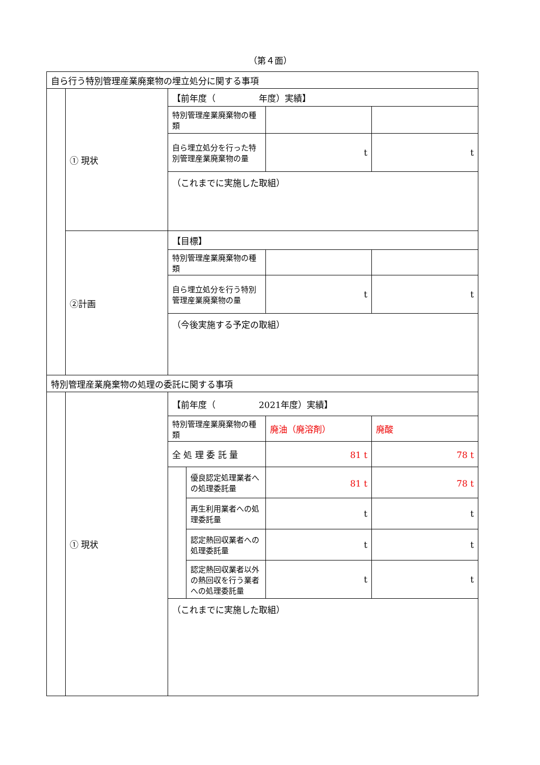（第４面）
| 自ら行う特別管理産業廃棄物の埋立処分に関する事項 | | | | | |
| | ① 現状 | 【前年度（ 年度）実績】 | | | |
| | | 特別管理産業廃棄物の種類 | | | |
| | | 自ら埋立処分を行った特別管理産業廃棄物の量 | | t | t |
| | | （これまでに実施した取組） | | | |
| | ②計画 | 【目標】 | | | |
| | | 特別管理産業廃棄物の種類 | | | |
| | | 自ら埋立処分を行う特別管理産業廃棄物の量 | | t | t |
| | | （今後実施する予定の取組） | | | |
| 特別管理産業廃棄物の処理の委託に関する事項 | | | | | |
| | ① 現状 | 【前年度（ 2021年度）実績】 | | | |
| | | 特別管理産業廃棄物の種類 | | 廃油（廃溶剤） | 廃酸 |
| | | 全 処 理 委 託 量 | | 81 t | 78 t |
| | | | 優良認定処理業者への処理委託量 | 81 t | 78 t |
| | | | 再生利用業者への処理委託量 | t | t |
| | | | 認定熱回収業者への処理委託量 | t | t |
| | | | 認定熱回収業者以外の熱回収を行う業者への処理委託量 | t | t |
| | | （これまでに実施した取組） | | | |